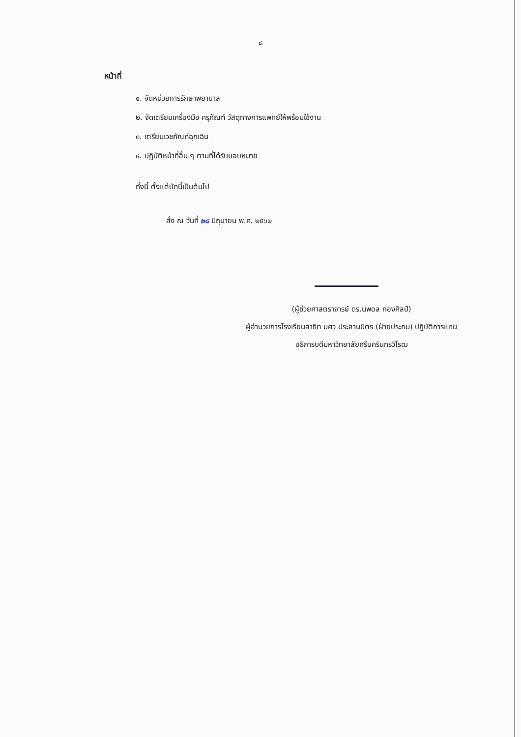๘
หน้าที่
๑. จัดหน่วยการรักษาพยาบาล
๒. จัดเตรียมเครื่องมือ ครุภัณฑ์ วัสดุทางการแพทย์ให้พร้อมใช้งาน
๓. เตรียมเวชภัณฑ์ฉุกเฉิน
๔. ปฏิบัติหน้าที่อื่น ๆ ตามที่ได้รับมอบหมาย
ทั้งนี้ ตั้งแต่บัดนี้เป็นต้นไป
สั่ง ณ วันที่ ๒๘ มิถุนายน พ.ศ. ๒๕๖๒
(ผู้ช่วยศาสตราจารย์ ดร.นพดล กองศิลป์)
ผู้อำนวยการโรงเรียนสาธิต มศว ประสานมิตร (ฝ่ายประถม) ปฏิบัติการแทน
อธิการบดีมหาวิทยาลัยศรีนครินทรวิโรฒ